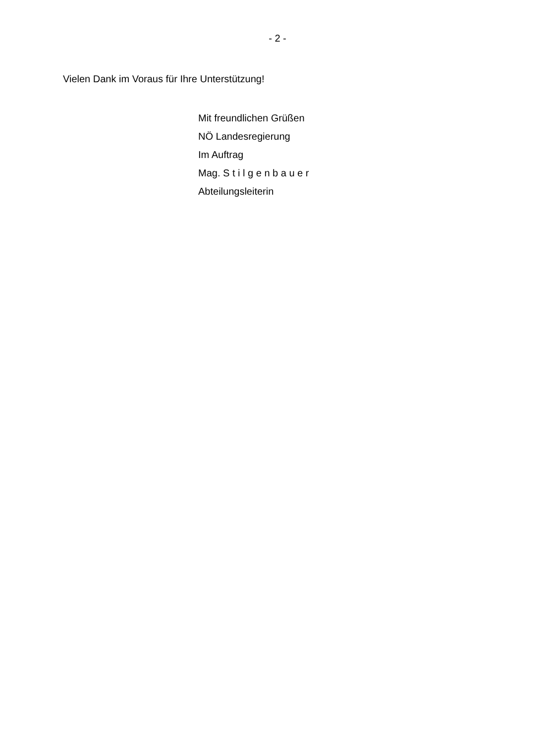- 2 -
Vielen Dank im Voraus für Ihre Unterstützung!
Mit freundlichen Grüßen
NÖ Landesregierung
Im Auftrag
Mag. S t i l g e n b a u e r
Abteilungsleiterin